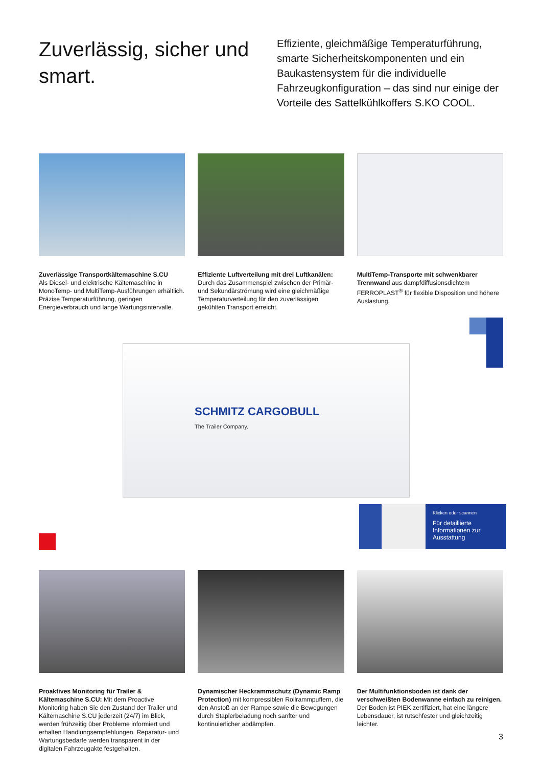Zuverlässig, sicher und smart.
Effiziente, gleichmäßige Temperaturführung, smarte Sicherheitskomponenten und ein Baukastensystem für die individuelle Fahrzeugkonfiguration – das sind nur einige der Vorteile des Sattelkühlkoffers S.KO COOL.
Zuverlässige Transportkältemaschine S.CU
Als Diesel- und elektrische Kältemaschine in MonoTemp- und MultiTemp-Ausführungen erhältlich. Präzise Temperaturführung, geringen Energieverbrauch und lange Wartungsintervalle.
Effiziente Luftverteilung mit drei Luftkanälen: Durch das Zusammenspiel zwischen der Primär- und Sekundärströmung wird eine gleichmäßige Temperaturverteilung für den zuverlässigen gekühlten Transport erreicht.
MultiTemp-Transporte mit schwenkbarer Trennwand aus dampfdiffusionsdichtem FERROPLAST<sup>®</sup> für flexible Disposition und höhere Auslastung.
SCHMITZ CARGOBULL
The Trailer Company.
Klicken oder scannen
Für detaillierte Informationen zur Ausstattung
Proaktives Monitoring für Trailer & Kältemaschine S.CU: Mit dem Proactive Monitoring haben Sie den Zustand der Trailer und Kältemaschine S.CU jederzeit (24/7) im Blick, werden frühzeitig über Probleme informiert und erhalten Handlungsempfehlungen. Reparatur- und Wartungsbedarfe werden transparent in der digitalen Fahrzeugakte festgehalten.
Dynamischer Heckrammschutz (Dynamic Ramp Protection) mit kompressiblen Rollrammpuffern, die den Anstoß an der Rampe sowie die Bewegungen durch Staplerbeladung noch sanfter und kontinuierlicher abdämpfen.
Der Multifunktionsboden ist dank der verschweißten Bodenwanne einfach zu reinigen. Der Boden ist PIEK zertifiziert, hat eine längere Lebensdauer, ist rutschfester und gleichzeitig leichter.
3